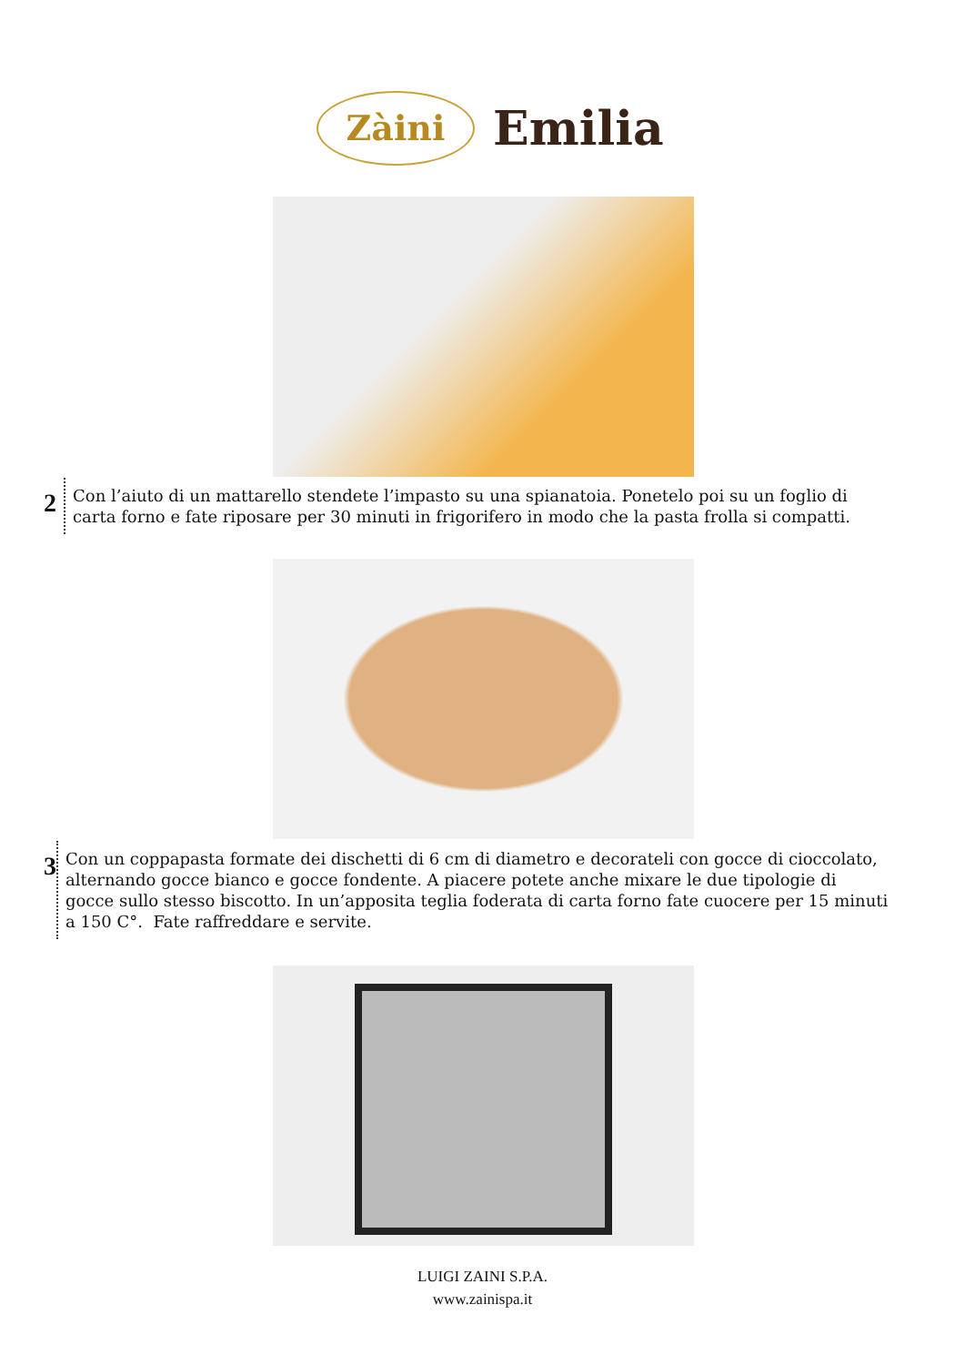Zàini
Emilia
2
Con l’aiuto di un mattarello stendete l’impasto su una spianatoia. Ponetelo poi su un foglio di carta forno e fate riposare per 30 minuti in frigorifero in modo che la pasta frolla si compatti.
3
Con un coppapasta formate dei dischetti di 6 cm di diametro e decorateli con gocce di cioccolato, alternando gocce bianco e gocce fondente. A piacere potete anche mixare le due tipologie di gocce sullo stesso biscotto. In un’apposita teglia foderata di carta forno fate cuocere per 15 minuti a 150 C°. Fate raffreddare e servite.
LUIGI ZAINI S.P.A.
www.zainispa.it